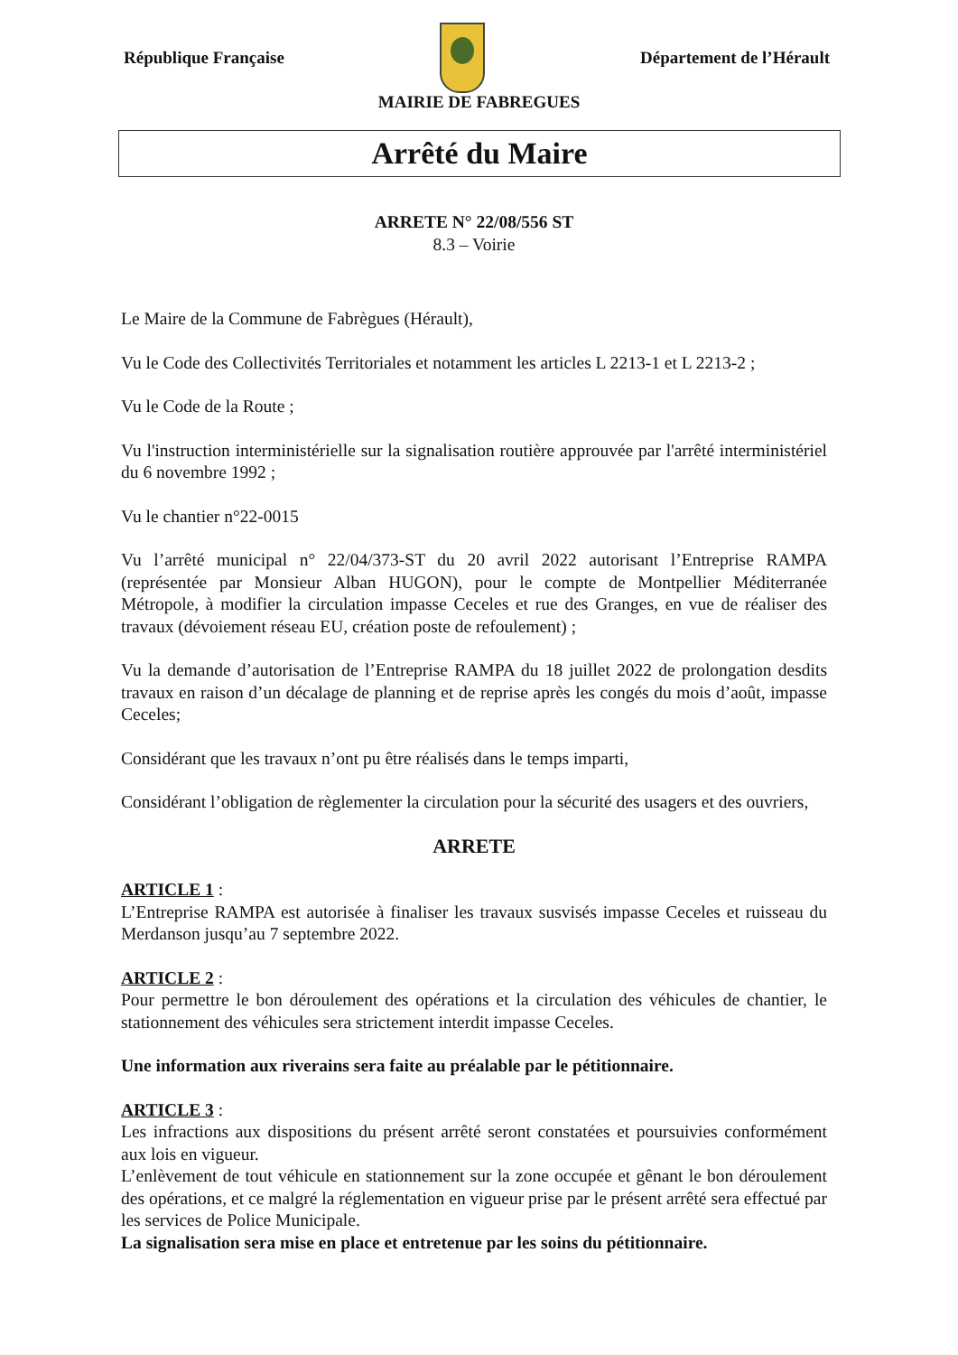République Française Département de l’Hérault
MAIRIE DE FABREGUES
Arrêté du Maire
ARRETE N° 22/08/556 ST
8.3 – Voirie
Le Maire de la Commune de Fabrègues (Hérault),
Vu le Code des Collectivités Territoriales et notamment les articles L 2213-1 et L 2213-2 ;
Vu le Code de la Route ;
Vu l'instruction interministérielle sur la signalisation routière approuvée par l'arrêté interministériel du 6 novembre 1992 ;
Vu le chantier n°22-0015
Vu l’arrêté municipal n° 22/04/373-ST du 20 avril 2022 autorisant l’Entreprise RAMPA (représentée par Monsieur Alban HUGON), pour le compte de Montpellier Méditerranée Métropole, à modifier la circulation impasse Ceceles et rue des Granges, en vue de réaliser des travaux (dévoiement réseau EU, création poste de refoulement) ;
Vu la demande d’autorisation de l’Entreprise RAMPA du 18 juillet 2022 de prolongation desdits travaux en raison d’un décalage de planning et de reprise après les congés du mois d’août, impasse Ceceles;
Considérant que les travaux n’ont pu être réalisés dans le temps imparti,
Considérant l’obligation de règlementer la circulation pour la sécurité des usagers et des ouvriers,
ARRETE
ARTICLE 1 :
L’Entreprise RAMPA est autorisée à finaliser les travaux susvisés impasse Ceceles et ruisseau du Merdanson jusqu’au 7 septembre 2022.
ARTICLE 2 :
Pour permettre le bon déroulement des opérations et la circulation des véhicules de chantier, le stationnement des véhicules sera strictement interdit impasse Ceceles.
Une information aux riverains sera faite au préalable par le pétitionnaire.
ARTICLE 3 :
Les infractions aux dispositions du présent arrêté seront constatées et poursuivies conformément aux lois en vigueur.
L’enlèvement de tout véhicule en stationnement sur la zone occupée et gênant le bon déroulement des opérations, et ce malgré la réglementation en vigueur prise par le présent arrêté sera effectué par les services de Police Municipale.
La signalisation sera mise en place et entretenue par les soins du pétitionnaire.